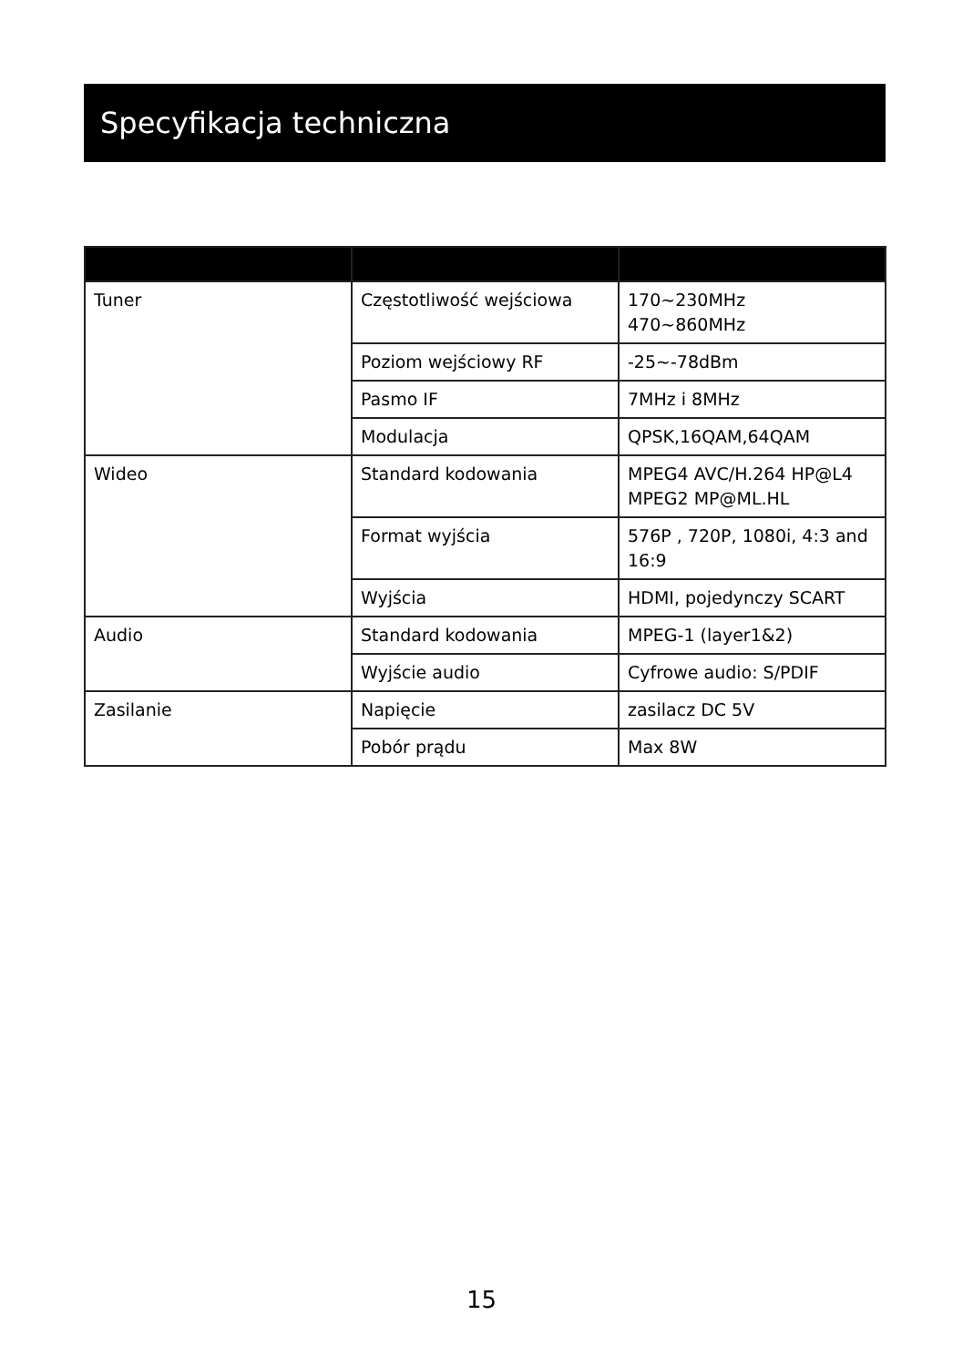Specyfikacja techniczna
| Tuner | Częstotliwość wejściowa | 170~230MHz 470~860MHz |
| | Poziom wejściowy RF | -25~-78dBm |
| | Pasmo IF | 7MHz i 8MHz |
| | Modulacja | QPSK,16QAM,64QAM |
| Wideo | Standard kodowania | MPEG4 AVC/H.264 HP@L4 MPEG2 MP@ML.HL |
| | Format wyjścia | 576P , 720P, 1080i, 4:3 and 16:9 |
| | Wyjścia | HDMI, pojedynczy SCART |
| Audio | Standard kodowania | MPEG-1 (layer1&2) |
| | Wyjście audio | Cyfrowe audio: S/PDIF |
| Zasilanie | Napięcie | zasilacz DC 5V |
| | Pobór prądu | Max 8W |
15